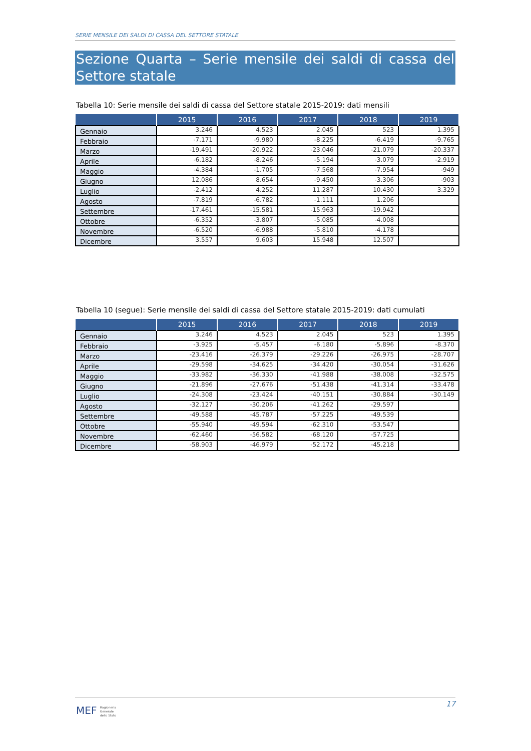SERIE MENSILE DEI SALDI DI CASSA DEL SETTORE STATALE
Sezione Quarta – Serie mensile dei saldi di cassa del Settore statale
Tabella 10: Serie mensile dei saldi di cassa del Settore statale 2015-2019: dati mensili
| | 2015 | 2016 | 2017 | 2018 | 2019 |
| --- | --- | --- | --- | --- | --- |
| Gennaio | 3.246 | 4.523 | 2.045 | 523 | 1.395 |
| Febbraio | -7.171 | -9.980 | -8.225 | -6.419 | -9.765 |
| Marzo | -19.491 | -20.922 | -23.046 | -21.079 | -20.337 |
| Aprile | -6.182 | -8.246 | -5.194 | -3.079 | -2.919 |
| Maggio | -4.384 | -1.705 | -7.568 | -7.954 | -949 |
| Giugno | 12.086 | 8.654 | -9.450 | -3.306 | -903 |
| Luglio | -2.412 | 4.252 | 11.287 | 10.430 | 3.329 |
| Agosto | -7.819 | -6.782 | -1.111 | 1.206 | |
| Settembre | -17.461 | -15.581 | -15.963 | -19.942 | |
| Ottobre | -6.352 | -3.807 | -5.085 | -4.008 | |
| Novembre | -6.520 | -6.988 | -5.810 | -4.178 | |
| Dicembre | 3.557 | 9.603 | 15.948 | 12.507 | |
Tabella 10 (segue): Serie mensile dei saldi di cassa del Settore statale 2015-2019: dati cumulati
| | 2015 | 2016 | 2017 | 2018 | 2019 |
| --- | --- | --- | --- | --- | --- |
| Gennaio | 3.246 | 4.523 | 2.045 | 523 | 1.395 |
| Febbraio | -3.925 | -5.457 | -6.180 | -5.896 | -8.370 |
| Marzo | -23.416 | -26.379 | -29.226 | -26.975 | -28.707 |
| Aprile | -29.598 | -34.625 | -34.420 | -30.054 | -31.626 |
| Maggio | -33.982 | -36.330 | -41.988 | -38.008 | -32.575 |
| Giugno | -21.896 | -27.676 | -51.438 | -41.314 | -33.478 |
| Luglio | -24.308 | -23.424 | -40.151 | -30.884 | -30.149 |
| Agosto | -32.127 | -30.206 | -41.262 | -29.597 | |
| Settembre | -49.588 | -45.787 | -57.225 | -49.539 | |
| Ottobre | -55.940 | -49.594 | -62.310 | -53.547 | |
| Novembre | -62.460 | -56.582 | -68.120 | -57.725 | |
| Dicembre | -58.903 | -46.979 | -52.172 | -45.218 | |
17
MEF Ragioneria
Generale
dello Stato